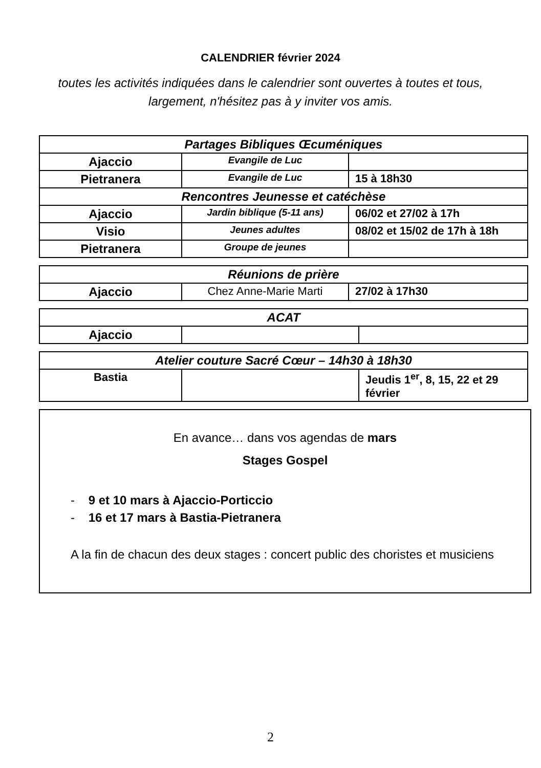CALENDRIER février 2024
toutes les activités indiquées dans le calendrier sont ouvertes à toutes et tous, largement, n'hésitez pas à y inviter vos amis.
| Partages Bibliques Œcuméniques | | |
| Ajaccio | Evangile de Luc | |
| Pietranera | Evangile de Luc | 15 à 18h30 |
| Rencontres Jeunesse et catéchèse | | |
| Ajaccio | Jardin biblique (5-11 ans) | 06/02 et 27/02 à 17h |
| Visio | Jeunes adultes | 08/02 et 15/02 de 17h à 18h |
| Pietranera | Groupe de jeunes | |
| Réunions de prière | | |
| Ajaccio | Chez Anne-Marie Marti | 27/02 à 17h30 |
| ACAT | | |
| Ajaccio | | |
| Atelier couture Sacré Cœur – 14h30 à 18h30 | | |
| Bastia | | Jeudis 1<sup>er</sup>, 8, 15, 22 et 29 février |
En avance… dans vos agendas de mars
Stages Gospel
- 9 et 10 mars à Ajaccio-Porticcio
- 16 et 17 mars à Bastia-Pietranera
A la fin de chacun des deux stages : concert public des choristes et musiciens
2